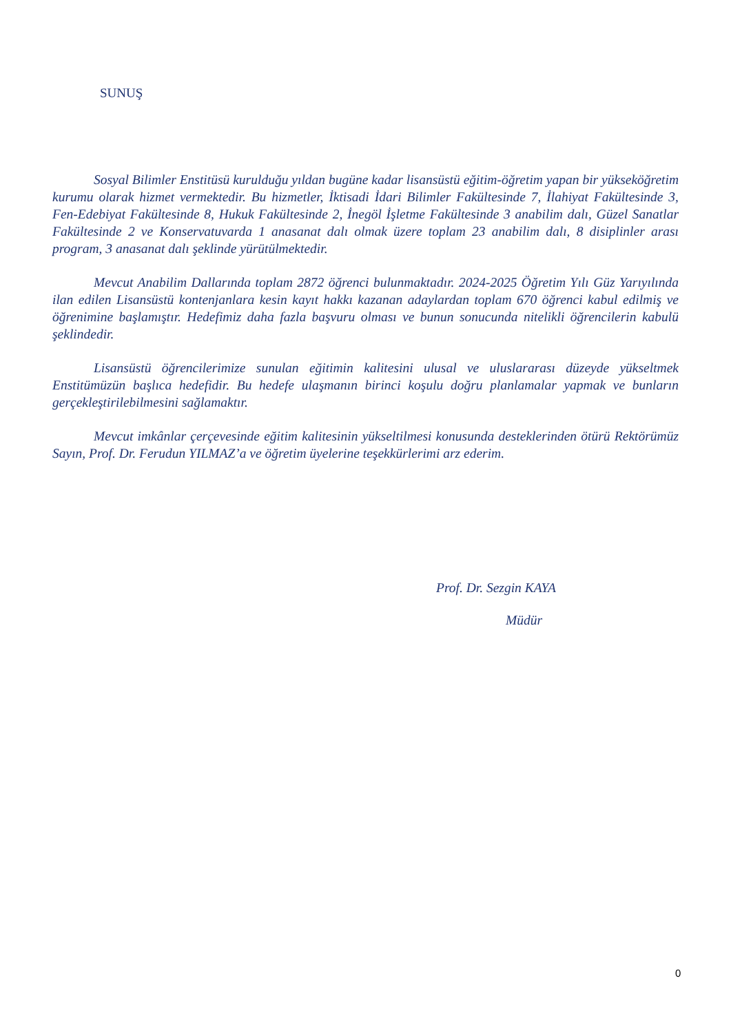SUNUŞ
Sosyal Bilimler Enstitüsü kurulduğu yıldan bugüne kadar lisansüstü eğitim-öğretim yapan bir yükseköğretim kurumu olarak hizmet vermektedir. Bu hizmetler, İktisadi İdari Bilimler Fakültesinde 7, İlahiyat Fakültesinde 3, Fen-Edebiyat Fakültesinde 8, Hukuk Fakültesinde 2, İnegöl İşletme Fakültesinde 3 anabilim dalı, Güzel Sanatlar Fakültesinde 2 ve Konservatuvarda 1 anasanat dalı olmak üzere toplam 23 anabilim dalı, 8 disiplinler arası program, 3 anasanat dalı şeklinde yürütülmektedir.
Mevcut Anabilim Dallarında toplam 2872 öğrenci bulunmaktadır. 2024-2025 Öğretim Yılı Güz Yarıyılında ilan edilen Lisansüstü kontenjanlara kesin kayıt hakkı kazanan adaylardan toplam 670 öğrenci kabul edilmiş ve öğrenimine başlamıştır. Hedefimiz daha fazla başvuru olması ve bunun sonucunda nitelikli öğrencilerin kabulü şeklindedir.
Lisansüstü öğrencilerimize sunulan eğitimin kalitesini ulusal ve uluslararası düzeyde yükseltmek Enstitümüzün başlıca hedefidir. Bu hedefe ulaşmanın birinci koşulu doğru planlamalar yapmak ve bunların gerçekleştirilebilmesini sağlamaktır.
Mevcut imkânlar çerçevesinde eğitim kalitesinin yükseltilmesi konusunda desteklerinden ötürü Rektörümüz Sayın, Prof. Dr. Ferudun YILMAZ’a ve öğretim üyelerine teşekkürlerimi arz ederim.
Prof. Dr. Sezgin KAYA
Müdür
0